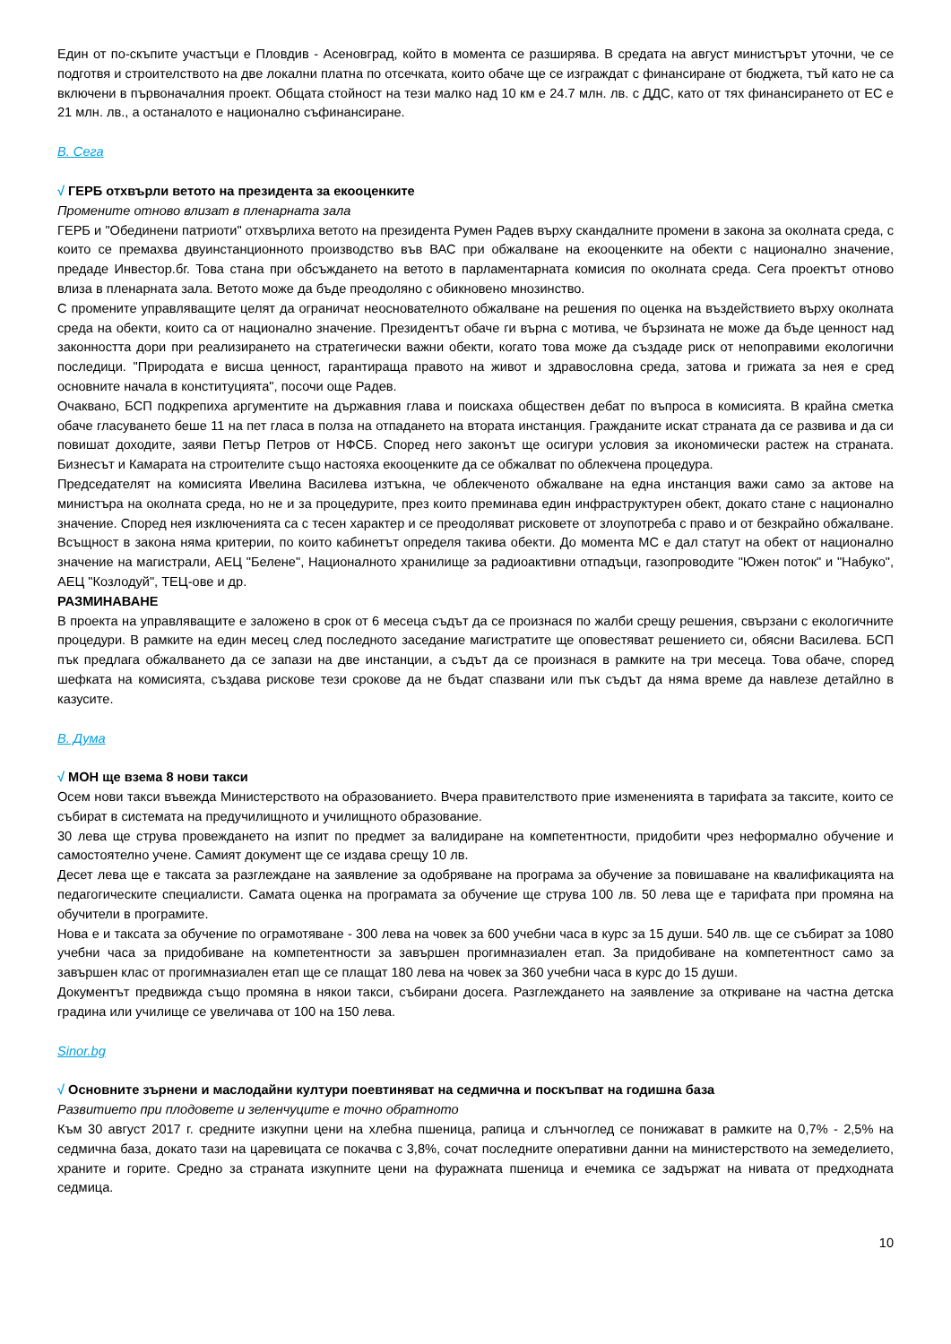Един от по-скъпите участъци е Пловдив - Асеновград, който в момента се разширява. В средата на август министърът уточни, че се подготвя и строителството на две локални платна по отсечката, които обаче ще се изграждат с финансиране от бюджета, тъй като не са включени в първоначалния проект. Общата стойност на тези малко над 10 км е 24.7 млн. лв. с ДДС, като от тях финансирането от ЕС е 21 млн. лв., а останалото е национално съфинансиране.
В. Сега
√ ГЕРБ отхвърли ветото на президента за екооценките
Промените отново влизат в пленарната зала
ГЕРБ и "Обединени патриоти" отхвърлиха ветото на президента Румен Радев върху скандалните промени в закона за околната среда, с които се премахва двуинстанционното производство във ВАС при обжалване на екооценките на обекти с национално значение, предаде Инвестор.бг. Това стана при обсъждането на ветото в парламентарната комисия по околната среда. Сега проектът отново влиза в пленарната зала. Ветото може да бъде преодоляно с обикновено мнозинство.
С промените управляващите целят да ограничат неоснователното обжалване на решения по оценка на въздействието върху околната среда на обекти, които са от национално значение. Президентът обаче ги върна с мотива, че бързината не може да бъде ценност над законността дори при реализирането на стратегически важни обекти, когато това може да създаде риск от непоправими екологични последици. "Природата е висша ценност, гарантираща правото на живот и здравословна среда, затова и грижата за нея е сред основните начала в конституцията", посочи още Радев.
Очаквано, БСП подкрепиха аргументите на държавния глава и поискаха обществен дебат по въпроса в комисията. В крайна сметка обаче гласуването беше 11 на пет гласа в полза на отпадането на втората инстанция. Гражданите искат страната да се развива и да си повишат доходите, заяви Петър Петров от НФСБ. Според него законът ще осигури условия за икономически растеж на страната. Бизнесът и Камарата на строителите също настояха екооценките да се обжалват по облекчена процедура.
Председателят на комисията Ивелина Василева изтъкна, че облекченото обжалване на една инстанция важи само за актове на министъра на околната среда, но не и за процедурите, през които преминава един инфраструктурен обект, докато стане с национално значение. Според нея изключенията са с тесен характер и се преодоляват рисковете от злоупотреба с право и от безкрайно обжалване. Всъщност в закона няма критерии, по които кабинетът определя такива обекти. До момента МС е дал статут на обект от национално значение на магистрали, АЕЦ "Белене", Националното хранилище за радиоактивни отпадъци, газопроводите "Южен поток" и "Набуко", АЕЦ "Козлодуй", ТЕЦ-ове и др.
РАЗМИНАВАНЕ
В проекта на управляващите е заложено в срок от 6 месеца съдът да се произнася по жалби срещу решения, свързани с екологичните процедури. В рамките на един месец след последното заседание магистратите ще оповестяват решението си, обясни Василева. БСП пък предлага обжалването да се запази на две инстанции, а съдът да се произнася в рамките на три месеца. Това обаче, според шефката на комисията, създава рискове тези срокове да не бъдат спазвани или пък съдът да няма време да навлезе детайлно в казусите.
В. Дума
√ МОН ще взема 8 нови такси
Осем нови такси въвежда Министерството на образованието. Вчера правителството прие измененията в тарифата за таксите, които се събират в системата на предучилищното и училищното образование.
30 лева ще струва провеждането на изпит по предмет за валидиране на компетентности, придобити чрез неформално обучение и самостоятелно учене. Самият документ ще се издава срещу 10 лв.
Десет лева ще е таксата за разглеждане на заявление за одобряване на програма за обучение за повишаване на квалификацията на педагогическите специалисти. Самата оценка на програмата за обучение ще струва 100 лв. 50 лева ще е тарифата при промяна на обучители в програмите.
Нова е и таксата за обучение по ограмотяване - 300 лева на човек за 600 учебни часа в курс за 15 души. 540 лв. ще се събират за 1080 учебни часа за придобиване на компетентности за завършен прогимназиален етап. За придобиване на компетентност само за завършен клас от прогимназиален етап ще се плащат 180 лева на човек за 360 учебни часа в курс до 15 души.
Документът предвижда също промяна в някои такси, събирани досега. Разглеждането на заявление за откриване на частна детска градина или училище се увеличава от 100 на 150 лева.
Sinor.bg
√ Основните зърнени и маслодайни култури поевтиняват на седмична и поскъпват на годишна база
Развитието при плодовете и зеленчуците е точно обратното
Към 30 август 2017 г. средните изкупни цени на хлебна пшеница, рапица и слънчоглед се понижават в рамките на 0,7% - 2,5% на седмична база, докато тази на царевицата се покачва с 3,8%, сочат последните оперативни данни на министерството на земеделието, храните и горите. Средно за страната изкупните цени на фуражната пшеница и ечемика се задържат на нивата от предходната седмица.
10